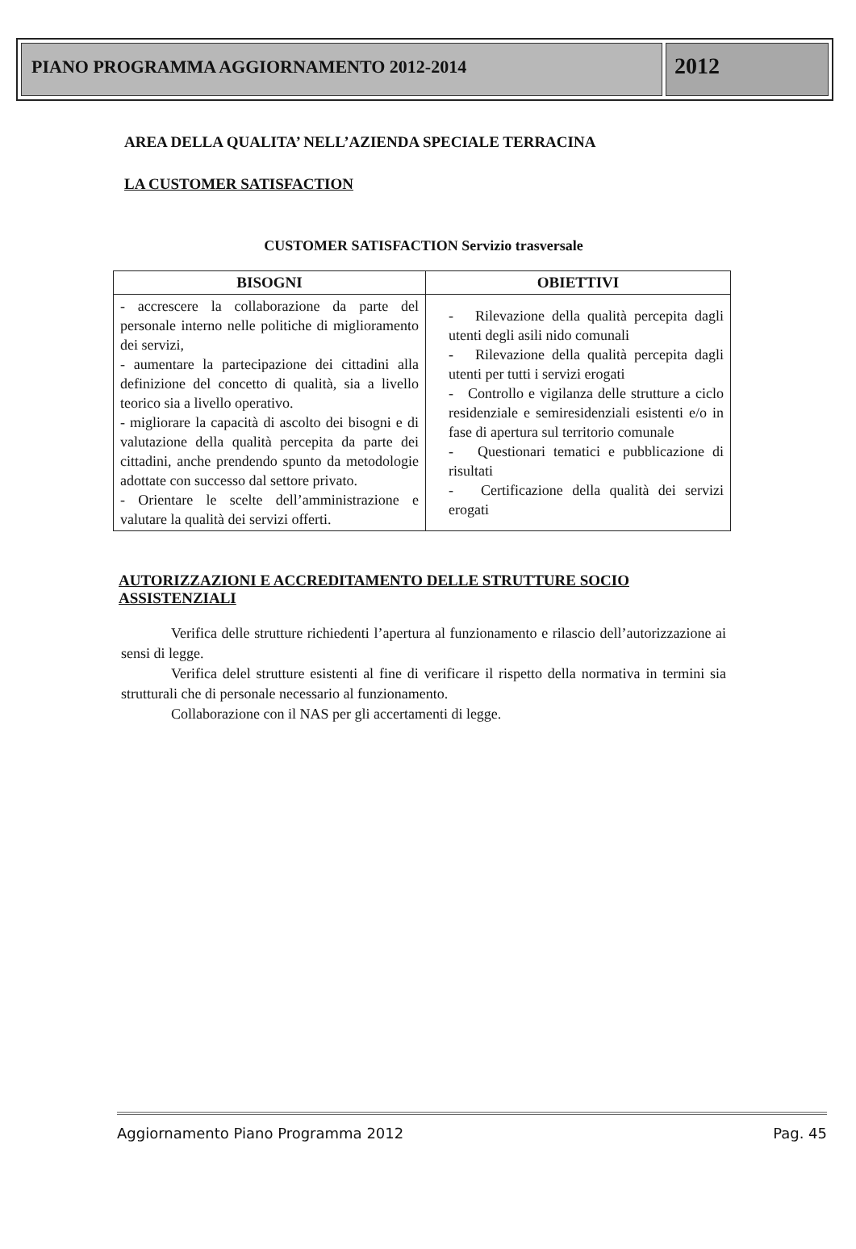PIANO PROGRAMMA AGGIORNAMENTO 2012-2014
2012
AREA DELLA QUALITA’ NELL’AZIENDA SPECIALE TERRACINA
LA CUSTOMER SATISFACTION
CUSTOMER SATISFACTION Servizio trasversale
| BISOGNI | OBIETTIVI |
| --- | --- |
| - accrescere la collaborazione da parte del personale interno nelle politiche di miglioramento dei servizi, - aumentare la partecipazione dei cittadini alla definizione del concetto di qualità, sia a livello teorico sia a livello operativo. - migliorare la capacità di ascolto dei bisogni e di valutazione della qualità percepita da parte dei cittadini, anche prendendo spunto da metodologie adottate con successo dal settore privato. - Orientare le scelte dell’amministrazione e valutare la qualità dei servizi offerti. | - Rilevazione della qualità percepita dagli utenti degli asili nido comunali - Rilevazione della qualità percepita dagli utenti per tutti i servizi erogati - Controllo e vigilanza delle strutture a ciclo residenziale e semiresidenziali esistenti e/o in fase di apertura sul territorio comunale - Questionari tematici e pubblicazione di risultati - Certificazione della qualità dei servizi erogati |
AUTORIZZAZIONI E ACCREDITAMENTO DELLE STRUTTURE SOCIO ASSISTENZIALI
Verifica delle strutture richiedenti l’apertura al funzionamento e rilascio dell’autorizzazione ai sensi di legge.
Verifica delel strutture esistenti al fine di verificare il rispetto della normativa in termini sia strutturali che di personale necessario al funzionamento.
Collaborazione con il NAS per gli accertamenti di legge.
Aggiornamento Piano Programma 2012 Pag. 45